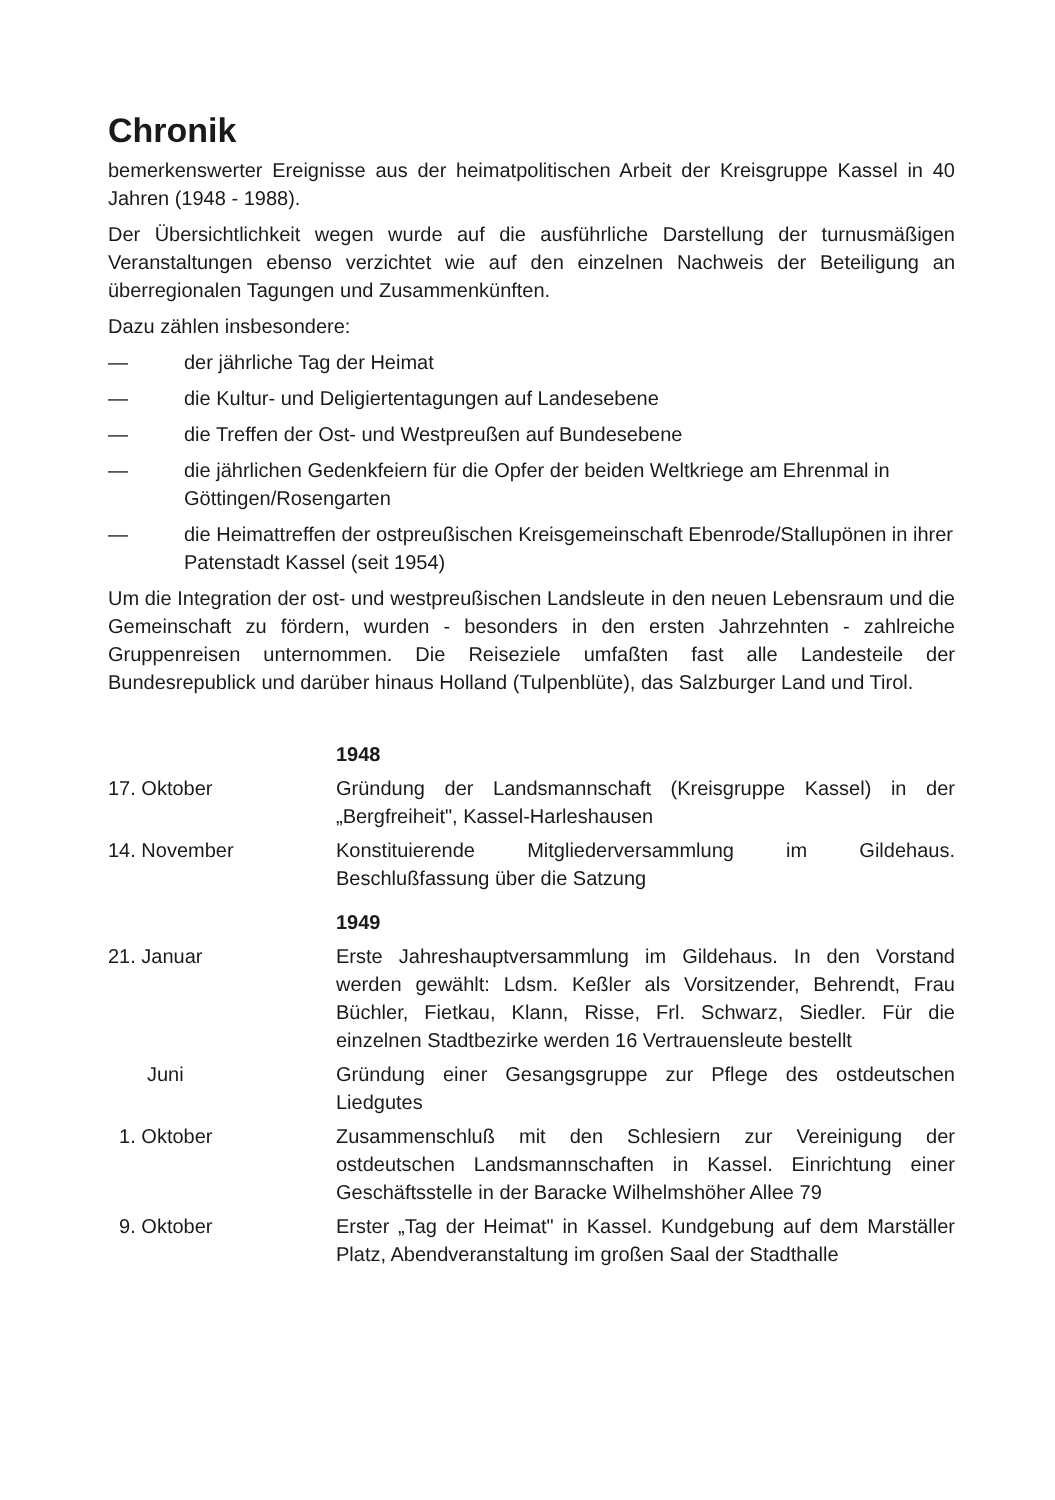Chronik
bemerkenswerter Ereignisse aus der heimatpolitischen Arbeit der Kreisgruppe Kassel in 40 Jahren (1948 - 1988).
Der Übersichtlichkeit wegen wurde auf die ausführliche Darstellung der turnusmäßigen Veranstaltungen ebenso verzichtet wie auf den einzelnen Nachweis der Beteiligung an überregionalen Tagungen und Zusammenkünften.
Dazu zählen insbesondere:
— der jährliche Tag der Heimat
— die Kultur- und Deligiertentagungen auf Landesebene
— die Treffen der Ost- und Westpreußen auf Bundesebene
— die jährlichen Gedenkfeiern für die Opfer der beiden Weltkriege am Ehrenmal in Göttingen/Rosengarten
— die Heimattreffen der ostpreußischen Kreisgemeinschaft Ebenrode/Stallupönen in ihrer Patenstadt Kassel (seit 1954)
Um die Integration der ost- und westpreußischen Landsleute in den neuen Lebensraum und die Gemeinschaft zu fördern, wurden - besonders in den ersten Jahrzehnten - zahlreiche Gruppenreisen unternommen. Die Reiseziele umfaßten fast alle Landesteile der Bundesrepublick und darüber hinaus Holland (Tulpenblüte), das Salzburger Land und Tirol.
| | 1948 |
| 17. Oktober | Gründung der Landsmannschaft (Kreisgruppe Kassel) in der „Bergfreiheit", Kassel-Harleshausen |
| 14. November | Konstituierende Mitgliederversammlung im Gildehaus. Beschlußfassung über die Satzung |
| | 1949 |
| 21. Januar | Erste Jahreshauptversammlung im Gildehaus. In den Vorstand werden gewählt: Ldsm. Keßler als Vorsitzender, Behrendt, Frau Büchler, Fietkau, Klann, Risse, Frl. Schwarz, Siedler. Für die einzelnen Stadtbezirke werden 16 Vertrauensleute bestellt |
| Juni | Gründung einer Gesangsgruppe zur Pflege des ostdeutschen Liedgutes |
| 1. Oktober | Zusammenschluß mit den Schlesiern zur Vereinigung der ostdeutschen Landsmannschaften in Kassel. Einrichtung einer Geschäftsstelle in der Baracke Wilhelmshöher Allee 79 |
| 9. Oktober | Erster „Tag der Heimat" in Kassel. Kundgebung auf dem Marställer Platz, Abendveranstaltung im großen Saal der Stadthalle |